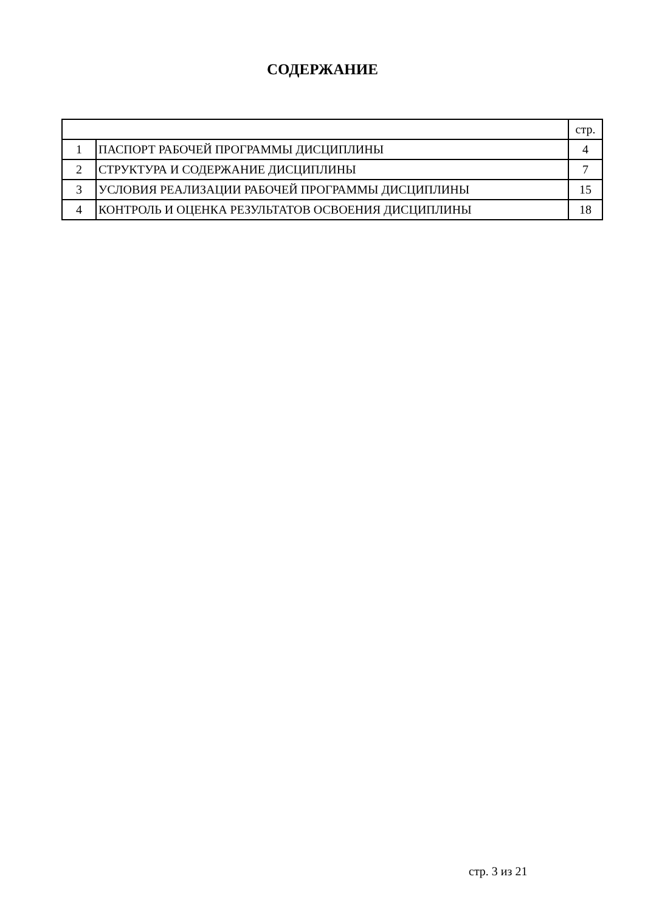СОДЕРЖАНИЕ
| | | стр. |
| 1 | ПАСПОРТ РАБОЧЕЙ ПРОГРАММЫ ДИСЦИПЛИНЫ | 4 |
| 2 | СТРУКТУРА И СОДЕРЖАНИЕ ДИСЦИПЛИНЫ | 7 |
| 3 | УСЛОВИЯ РЕАЛИЗАЦИИ РАБОЧЕЙ ПРОГРАММЫ ДИСЦИПЛИНЫ | 15 |
| 4 | КОНТРОЛЬ И ОЦЕНКА РЕЗУЛЬТАТОВ ОСВОЕНИЯ ДИСЦИПЛИНЫ | 18 |
стр. 3 из 21